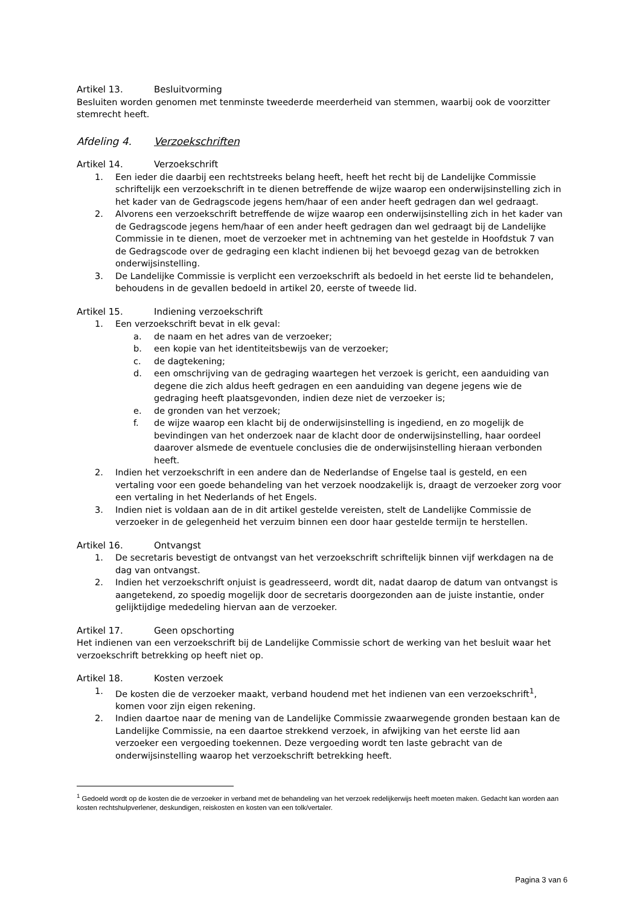Artikel 13. Besluitvorming
Besluiten worden genomen met tenminste tweederde meerderheid van stemmen, waarbij ook de voorzitter stemrecht heeft.
Afdeling 4. Verzoekschriften
Artikel 14. Verzoekschrift
1. Een ieder die daarbij een rechtstreeks belang heeft, heeft het recht bij de Landelijke Commissie schriftelijk een verzoekschrift in te dienen betreffende de wijze waarop een onderwijsinstelling zich in het kader van de Gedragscode jegens hem/haar of een ander heeft gedragen dan wel gedraagt.
2. Alvorens een verzoekschrift betreffende de wijze waarop een onderwijsinstelling zich in het kader van de Gedragscode jegens hem/haar of een ander heeft gedragen dan wel gedraagt bij de Landelijke Commissie in te dienen, moet de verzoeker met in achtneming van het gestelde in Hoofdstuk 7 van de Gedragscode over de gedraging een klacht indienen bij het bevoegd gezag van de betrokken onderwijsinstelling.
3. De Landelijke Commissie is verplicht een verzoekschrift als bedoeld in het eerste lid te behandelen, behoudens in de gevallen bedoeld in artikel 20, eerste of tweede lid.
Artikel 15. Indiening verzoekschrift
1. Een verzoekschrift bevat in elk geval:
a. de naam en het adres van de verzoeker;
b. een kopie van het identiteitsbewijs van de verzoeker;
c. de dagtekening;
d. een omschrijving van de gedraging waartegen het verzoek is gericht, een aanduiding van degene die zich aldus heeft gedragen en een aanduiding van degene jegens wie de gedraging heeft plaatsgevonden, indien deze niet de verzoeker is;
e. de gronden van het verzoek;
f. de wijze waarop een klacht bij de onderwijsinstelling is ingediend, en zo mogelijk de bevindingen van het onderzoek naar de klacht door de onderwijsinstelling, haar oordeel daarover alsmede de eventuele conclusies die de onderwijsinstelling hieraan verbonden heeft.
2. Indien het verzoekschrift in een andere dan de Nederlandse of Engelse taal is gesteld, en een vertaling voor een goede behandeling van het verzoek noodzakelijk is, draagt de verzoeker zorg voor een vertaling in het Nederlands of het Engels.
3. Indien niet is voldaan aan de in dit artikel gestelde vereisten, stelt de Landelijke Commissie de verzoeker in de gelegenheid het verzuim binnen een door haar gestelde termijn te herstellen.
Artikel 16. Ontvangst
1. De secretaris bevestigt de ontvangst van het verzoekschrift schriftelijk binnen vijf werkdagen na de dag van ontvangst.
2. Indien het verzoekschrift onjuist is geadresseerd, wordt dit, nadat daarop de datum van ontvangst is aangetekend, zo spoedig mogelijk door de secretaris doorgezonden aan de juiste instantie, onder gelijktijdige mededeling hiervan aan de verzoeker.
Artikel 17. Geen opschorting
Het indienen van een verzoekschrift bij de Landelijke Commissie schort de werking van het besluit waar het verzoekschrift betrekking op heeft niet op.
Artikel 18. Kosten verzoek
1. De kosten die de verzoeker maakt, verband houdend met het indienen van een verzoekschrift<sup>1</sup>, komen voor zijn eigen rekening.
2. Indien daartoe naar de mening van de Landelijke Commissie zwaarwegende gronden bestaan kan de Landelijke Commissie, na een daartoe strekkend verzoek, in afwijking van het eerste lid aan verzoeker een vergoeding toekennen. Deze vergoeding wordt ten laste gebracht van de onderwijsinstelling waarop het verzoekschrift betrekking heeft.
<sup>1</sup> Gedoeld wordt op de kosten die de verzoeker in verband met de behandeling van het verzoek redelijkerwijs heeft moeten maken. Gedacht kan worden aan kosten rechtshulpverlener, deskundigen, reiskosten en kosten van een tolk/vertaler.
Pagina 3 van 6